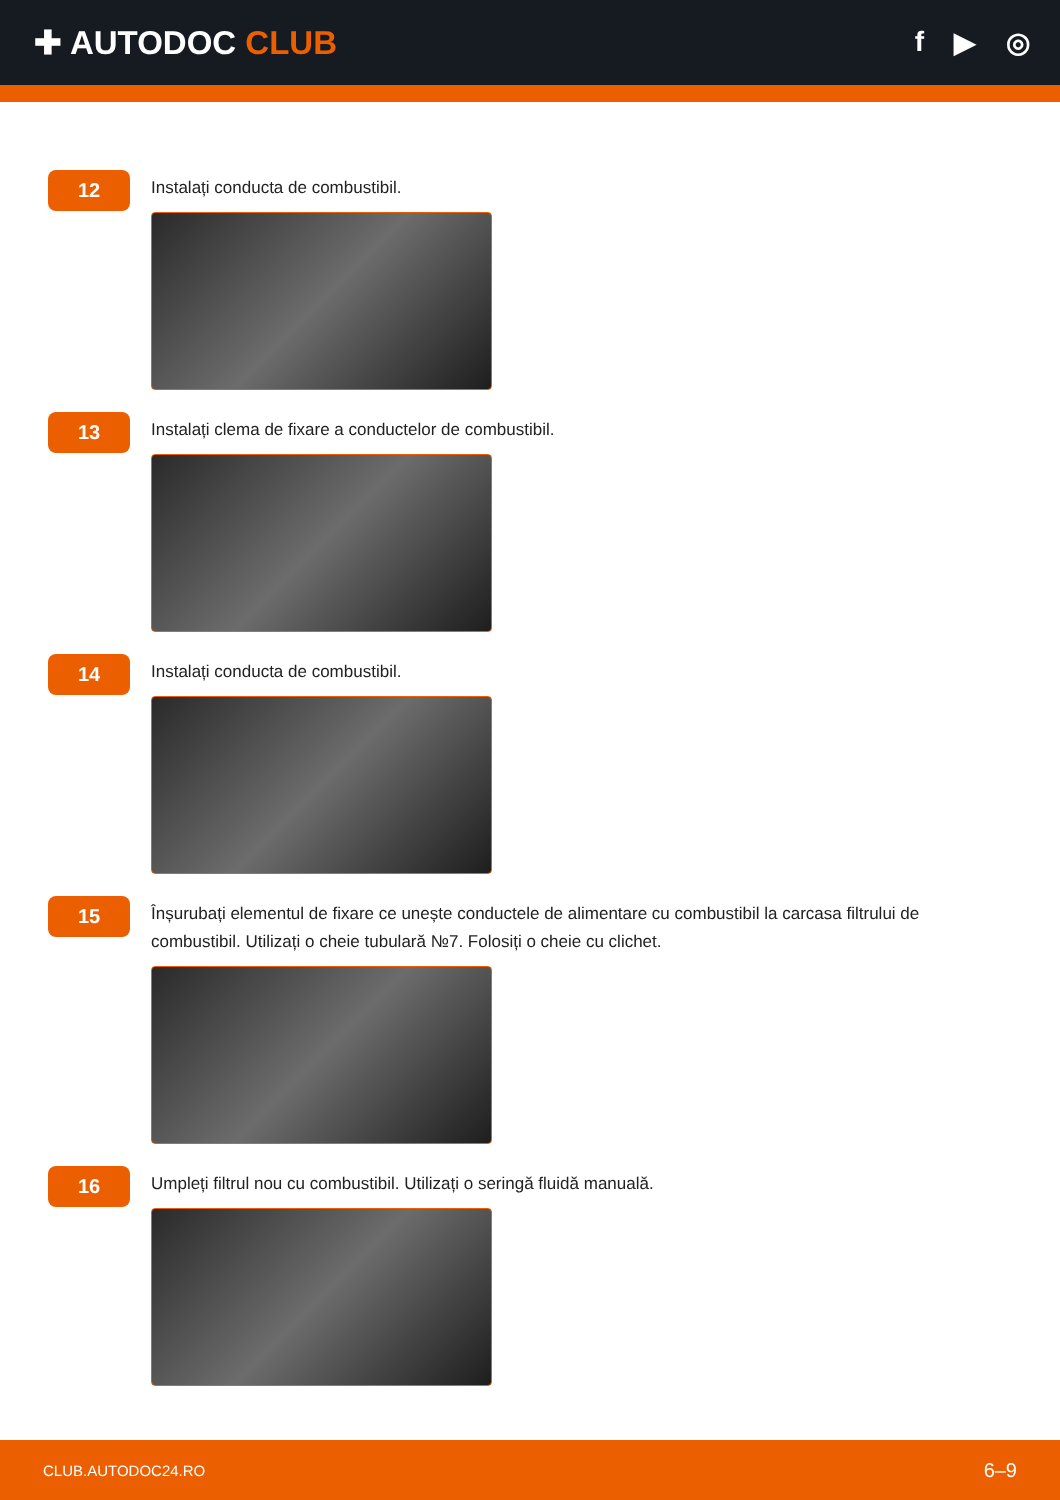✚ AUTODOC CLUB
f ▶ ◎
12
Instalați conducta de combustibil.
13
Instalați clema de fixare a conductelor de combustibil.
14
Instalați conducta de combustibil.
15
Înșurubați elementul de fixare ce unește conductele de alimentare cu combustibil la carcasa filtrului de combustibil. Utilizați o cheie tubulară №7. Folosiți o cheie cu clichet.
16
Umpleți filtrul nou cu combustibil. Utilizați o seringă fluidă manuală.
CLUB.AUTODOC24.RO 6–9